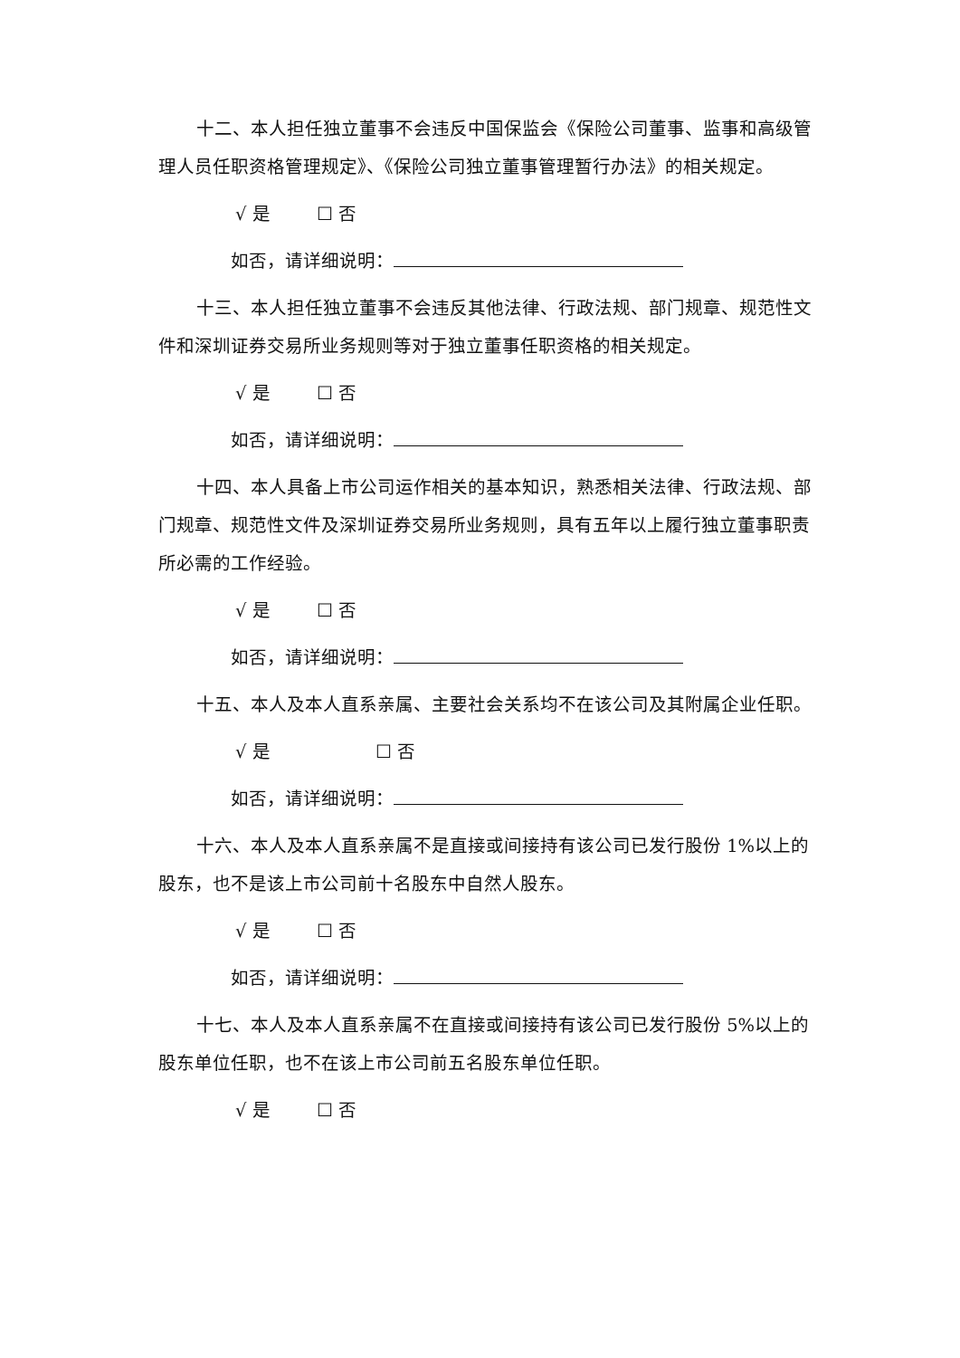十二、本人担任独立董事不会违反中国保监会《保险公司董事、监事和高级管理人员任职资格管理规定》、《保险公司独立董事管理暂行办法》的相关规定。
√ 是 ☐ 否
如否，请详细说明：
十三、本人担任独立董事不会违反其他法律、行政法规、部门规章、规范性文件和深圳证券交易所业务规则等对于独立董事任职资格的相关规定。
√ 是 ☐ 否
如否，请详细说明：
十四、本人具备上市公司运作相关的基本知识，熟悉相关法律、行政法规、部门规章、规范性文件及深圳证券交易所业务规则，具有五年以上履行独立董事职责所必需的工作经验。
√ 是 ☐ 否
如否，请详细说明：
十五、本人及本人直系亲属、主要社会关系均不在该公司及其附属企业任职。
√ 是 ☐ 否
如否，请详细说明：
十六、本人及本人直系亲属不是直接或间接持有该公司已发行股份 1%以上的股东，也不是该上市公司前十名股东中自然人股东。
√ 是 ☐ 否
如否，请详细说明：
十七、本人及本人直系亲属不在直接或间接持有该公司已发行股份 5%以上的股东单位任职，也不在该上市公司前五名股东单位任职。
√ 是 ☐ 否